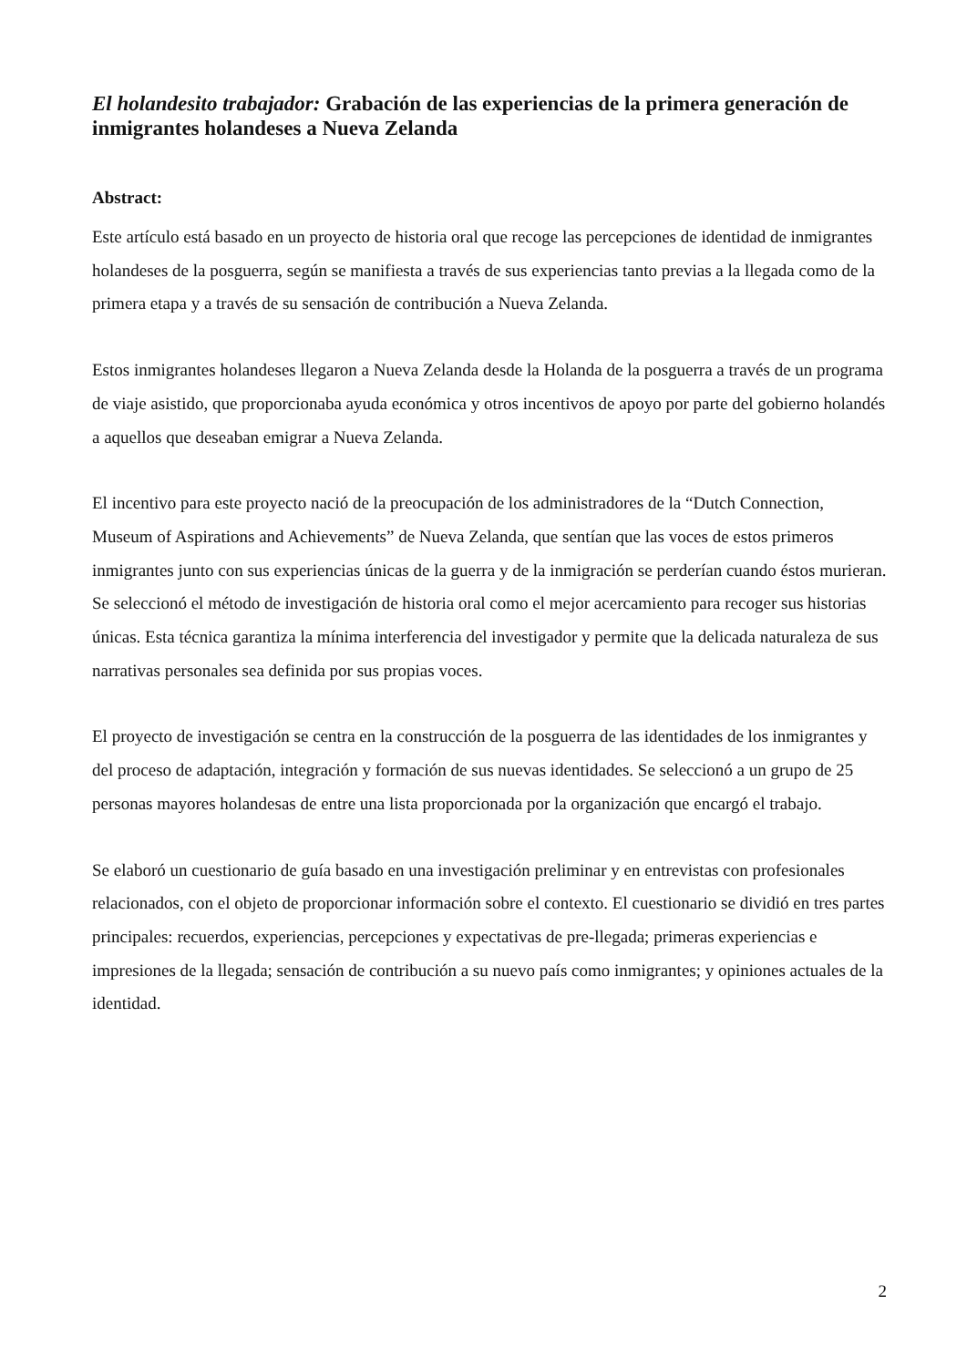El holandesito trabajador: Grabación de las experiencias de la primera generación de inmigrantes holandeses a Nueva Zelanda
Abstract:
Este artículo está basado en un proyecto de historia oral que recoge las percepciones de identidad de inmigrantes holandeses de la posguerra, según se manifiesta a través de sus experiencias tanto previas a la llegada como de la primera etapa y a través de su sensación de contribución a Nueva Zelanda.
Estos inmigrantes holandeses llegaron a Nueva Zelanda desde la Holanda de la posguerra a través de un programa de viaje asistido, que proporcionaba ayuda económica y otros incentivos de apoyo por parte del gobierno holandés a aquellos que deseaban emigrar a Nueva Zelanda.
El incentivo para este proyecto nació de la preocupación de los administradores de la “Dutch Connection, Museum of Aspirations and Achievements” de Nueva Zelanda, que sentían que las voces de estos primeros inmigrantes junto con sus experiencias únicas de la guerra y de la inmigración se perderían cuando éstos murieran. Se seleccionó el método de investigación de historia oral como el mejor acercamiento para recoger sus historias únicas. Esta técnica garantiza la mínima interferencia del investigador y permite que la delicada naturaleza de sus narrativas personales sea definida por sus propias voces.
El proyecto de investigación se centra en la construcción de la posguerra de las identidades de los inmigrantes y del proceso de adaptación, integración y formación de sus nuevas identidades. Se seleccionó a un grupo de 25 personas mayores holandesas de entre una lista proporcionada por la organización que encargó el trabajo.
Se elaboró un cuestionario de guía basado en una investigación preliminar y en entrevistas con profesionales relacionados, con el objeto de proporcionar información sobre el contexto. El cuestionario se dividió en tres partes principales: recuerdos, experiencias, percepciones y expectativas de pre-llegada; primeras experiencias e impresiones de la llegada; sensación de contribución a su nuevo país como inmigrantes; y opiniones actuales de la identidad.
2